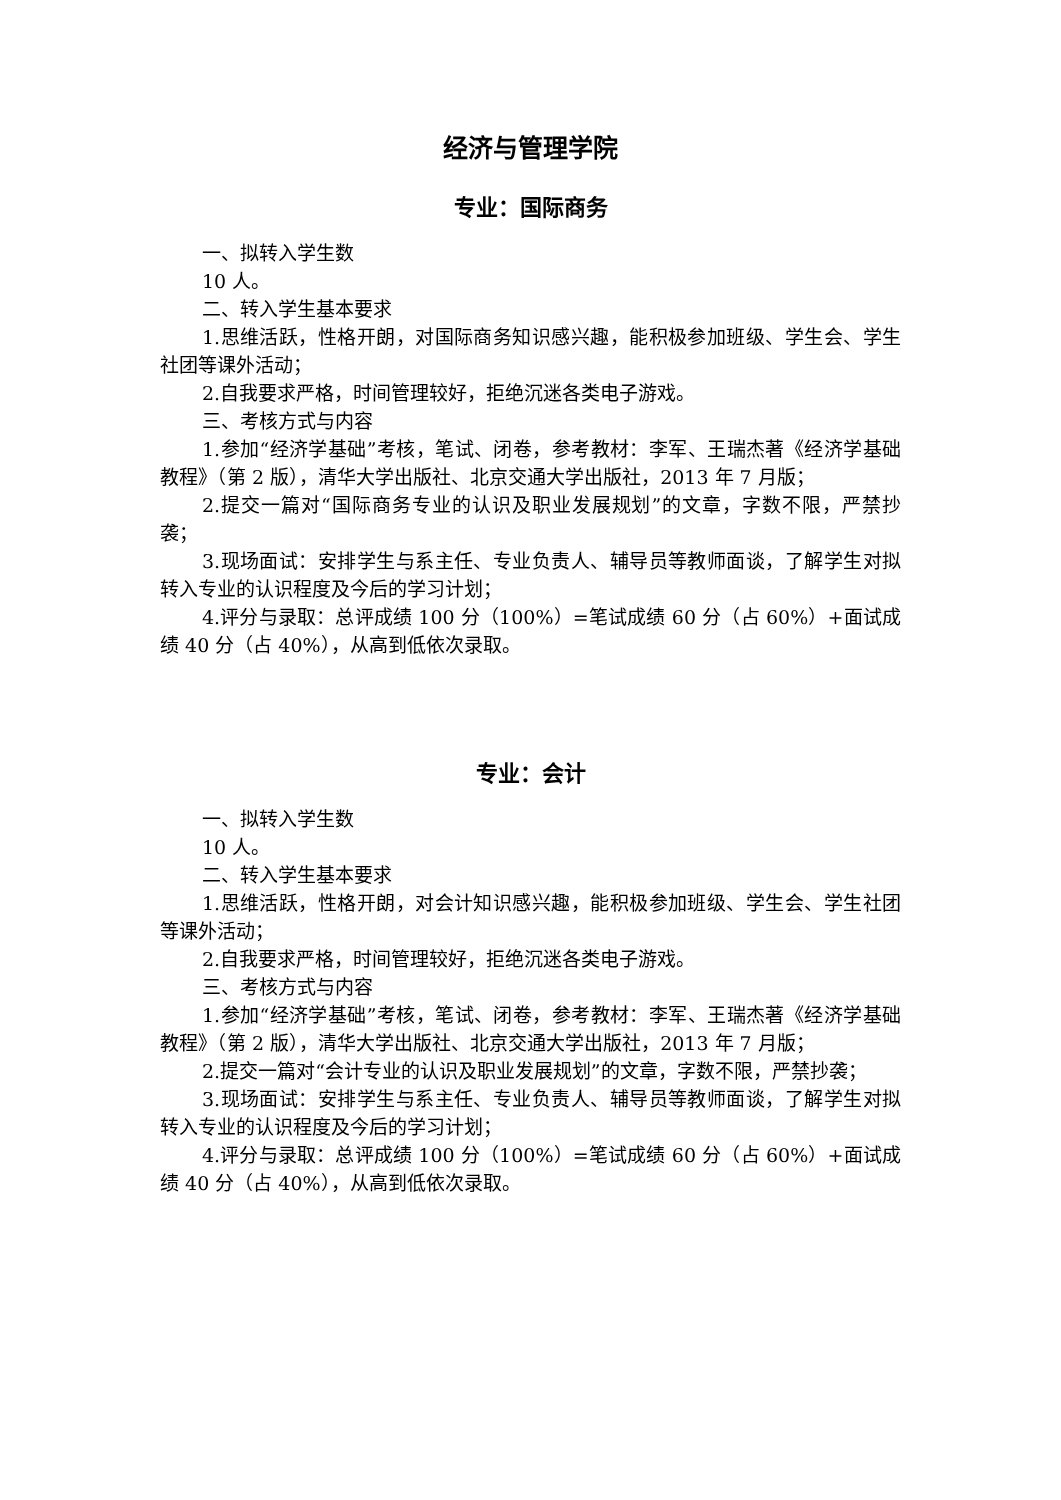经济与管理学院
专业：国际商务
一、拟转入学生数
10 人。
二、转入学生基本要求
1.思维活跃，性格开朗，对国际商务知识感兴趣，能积极参加班级、学生会、学生社团等课外活动；
2.自我要求严格，时间管理较好，拒绝沉迷各类电子游戏。
三、考核方式与内容
1.参加“经济学基础”考核，笔试、闭卷，参考教材：李军、王瑞杰著《经济学基础教程》（第 2 版），清华大学出版社、北京交通大学出版社，2013 年 7 月版；
2.提交一篇对“国际商务专业的认识及职业发展规划”的文章，字数不限，严禁抄袭；
3.现场面试：安排学生与系主任、专业负责人、辅导员等教师面谈，了解学生对拟转入专业的认识程度及今后的学习计划；
4.评分与录取：总评成绩 100 分（100%）=笔试成绩 60 分（占 60%）+面试成绩 40 分（占 40%），从高到低依次录取。
专业：会计
一、拟转入学生数
10 人。
二、转入学生基本要求
1.思维活跃，性格开朗，对会计知识感兴趣，能积极参加班级、学生会、学生社团等课外活动；
2.自我要求严格，时间管理较好，拒绝沉迷各类电子游戏。
三、考核方式与内容
1.参加“经济学基础”考核，笔试、闭卷，参考教材：李军、王瑞杰著《经济学基础教程》（第 2 版），清华大学出版社、北京交通大学出版社，2013 年 7 月版；
2.提交一篇对“会计专业的认识及职业发展规划”的文章，字数不限，严禁抄袭；
3.现场面试：安排学生与系主任、专业负责人、辅导员等教师面谈，了解学生对拟转入专业的认识程度及今后的学习计划；
4.评分与录取：总评成绩 100 分（100%）=笔试成绩 60 分（占 60%）+面试成绩 40 分（占 40%），从高到低依次录取。